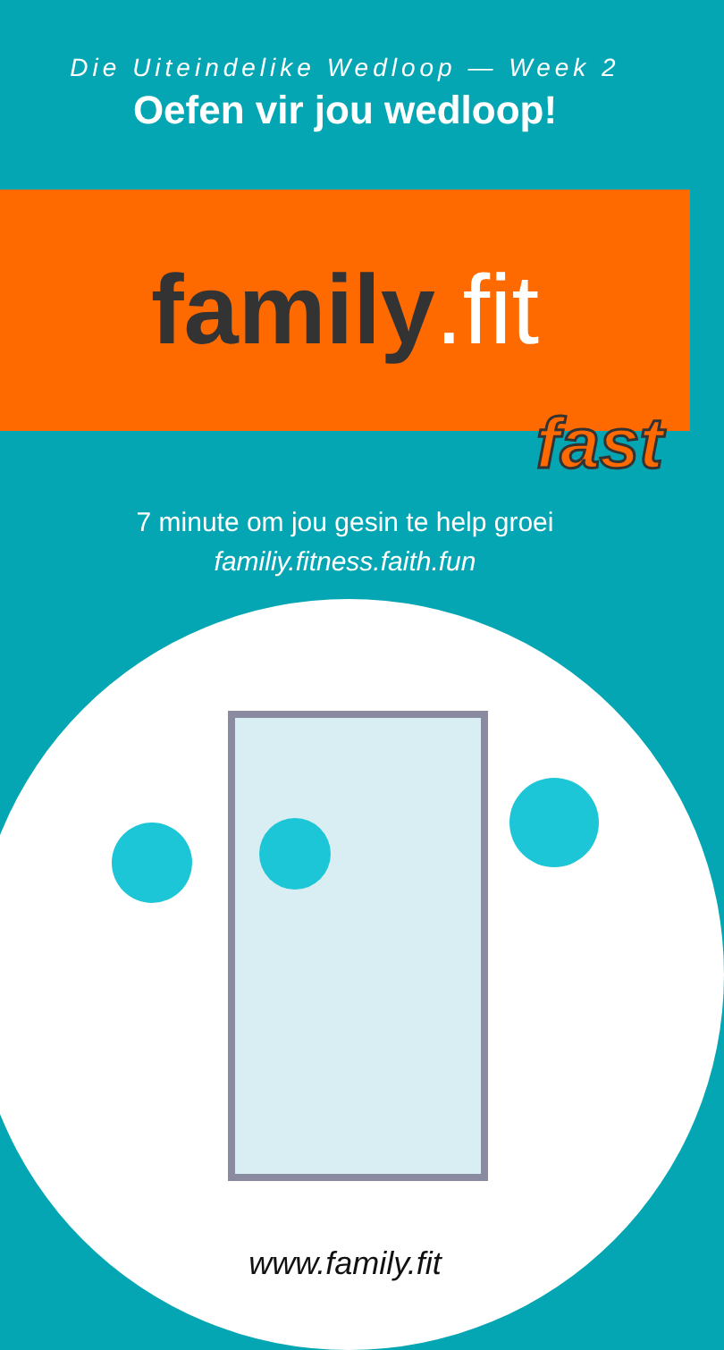Die Uiteindelike Wedloop — Week 2
Oefen vir jou wedloop!
family.fit
fast
7 minute om jou gesin te help groei
familiy.fitness.faith.fun
www.family.fit